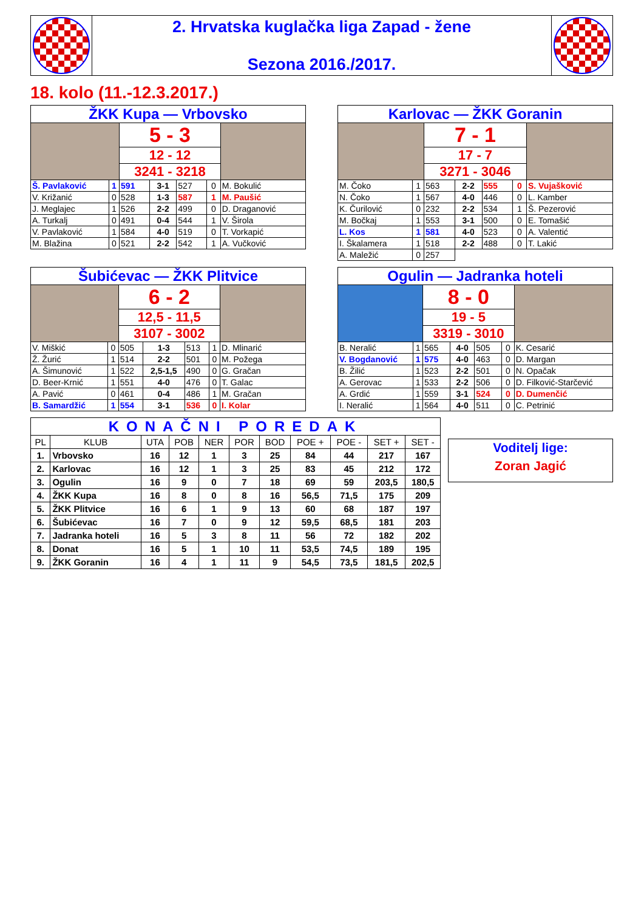| | 2. Hrvatska kuglačka liga Zapad - žene Sezona 2016./2017. | |
18. kolo (11.-12.3.2017.)
| ŽKK Kupa — Vrbovsko | | | | | | |
| | | 5 - 3 | | | | |
| | | 12 - 12 | | | | |
| | | 3241 - 3218 | | | | |
| Š. Pavlaković | 1 | 591 | 3-1 | 527 | 0 | M. Bokulić |
| V. Križanić | 0 | 528 | 1-3 | 587 | 1 | M. Paušić |
| J. Meglajec | 1 | 526 | 2-2 | 499 | 0 | D. Draganović |
| A. Turkalj | 0 | 491 | 0-4 | 544 | 1 | V. Širola |
| V. Pavlaković | 1 | 584 | 4-0 | 519 | 0 | T. Vorkapić |
| M. Blažina | 0 | 521 | 2-2 | 542 | 1 | A. Vučković |
| Karlovac — ŽKK Goranin | | | | | | |
| | | 7 - 1 | | | | |
| | | 17 - 7 | | | | |
| | | 3271 - 3046 | | | | |
| M. Čoko | 1 | 563 | 2-2 | 555 | 0 | S. Vujašković |
| N. Čoko | 1 | 567 | 4-0 | 446 | 0 | L. Kamber |
| K. Čurilović | 0 | 232 | 2-2 | 534 | 1 | Š. Pezerović |
| M. Bočkaj | 1 | 553 | 3-1 | 500 | 0 | E. Tomašić |
| L. Kos | 1 | 581 | 4-0 | 523 | 0 | A. Valentić |
| I. Škalamera | 1 | 518 | 2-2 | 488 | 0 | T. Lakić |
| A. Maležić | 0 | 257 | | | | |
| Šubićevac — ŽKK Plitvice | | | | | | |
| | | 6 - 2 | | | | |
| | | 12,5 - 11,5 | | | | |
| | | 3107 - 3002 | | | | |
| V. Miškić | 0 | 505 | 1-3 | 513 | 1 | D. Mlinarić |
| Ž. Žurić | 1 | 514 | 2-2 | 501 | 0 | M. Požega |
| A. Šimunović | 1 | 522 | 2,5-1,5 | 490 | 0 | G. Gračan |
| D. Beer-Krnić | 1 | 551 | 4-0 | 476 | 0 | T. Galac |
| A. Pavić | 0 | 461 | 0-4 | 486 | 1 | M. Gračan |
| B. Samardžić | 1 | 554 | 3-1 | 536 | 0 | I. Kolar |
| Ogulin — Jadranka hoteli | | | | | | |
| | | 8 - 0 | | | | |
| | | 19 - 5 | | | | |
| | | 3319 - 3010 | | | | |
| B. Neralić | 1 | 565 | 4-0 | 505 | 0 | K. Cesarić |
| V. Bogdanović | 1 | 575 | 4-0 | 463 | 0 | D. Margan |
| B. Žilić | 1 | 523 | 2-2 | 501 | 0 | N. Opačak |
| A. Gerovac | 1 | 533 | 2-2 | 506 | 0 | D. Filković-Starčević |
| A. Grdić | 1 | 559 | 3-1 | 524 | 0 | D. Dumenčić |
| I. Neralić | 1 | 564 | 4-0 | 511 | 0 | C. Petrinić |
| KONAČNI POREDAK | | | | | | | | | | |
| PL | KLUB | UTA | POB | NER | POR | BOD | POE + | POE - | SET + | SET - |
| 1. | Vrbovsko | 16 | 12 | 1 | 3 | 25 | 84 | 44 | 217 | 167 |
| 2. | Karlovac | 16 | 12 | 1 | 3 | 25 | 83 | 45 | 212 | 172 |
| 3. | Ogulin | 16 | 9 | 0 | 7 | 18 | 69 | 59 | 203,5 | 180,5 |
| 4. | ŽKK Kupa | 16 | 8 | 0 | 8 | 16 | 56,5 | 71,5 | 175 | 209 |
| 5. | ŽKK Plitvice | 16 | 6 | 1 | 9 | 13 | 60 | 68 | 187 | 197 |
| 6. | Šubićevac | 16 | 7 | 0 | 9 | 12 | 59,5 | 68,5 | 181 | 203 |
| 7. | Jadranka hoteli | 16 | 5 | 3 | 8 | 11 | 56 | 72 | 182 | 202 |
| 8. | Donat | 16 | 5 | 1 | 10 | 11 | 53,5 | 74,5 | 189 | 195 |
| 9. | ŽKK Goranin | 16 | 4 | 1 | 11 | 9 | 54,5 | 73,5 | 181,5 | 202,5 |
Voditelj lige:
Zoran Jagić